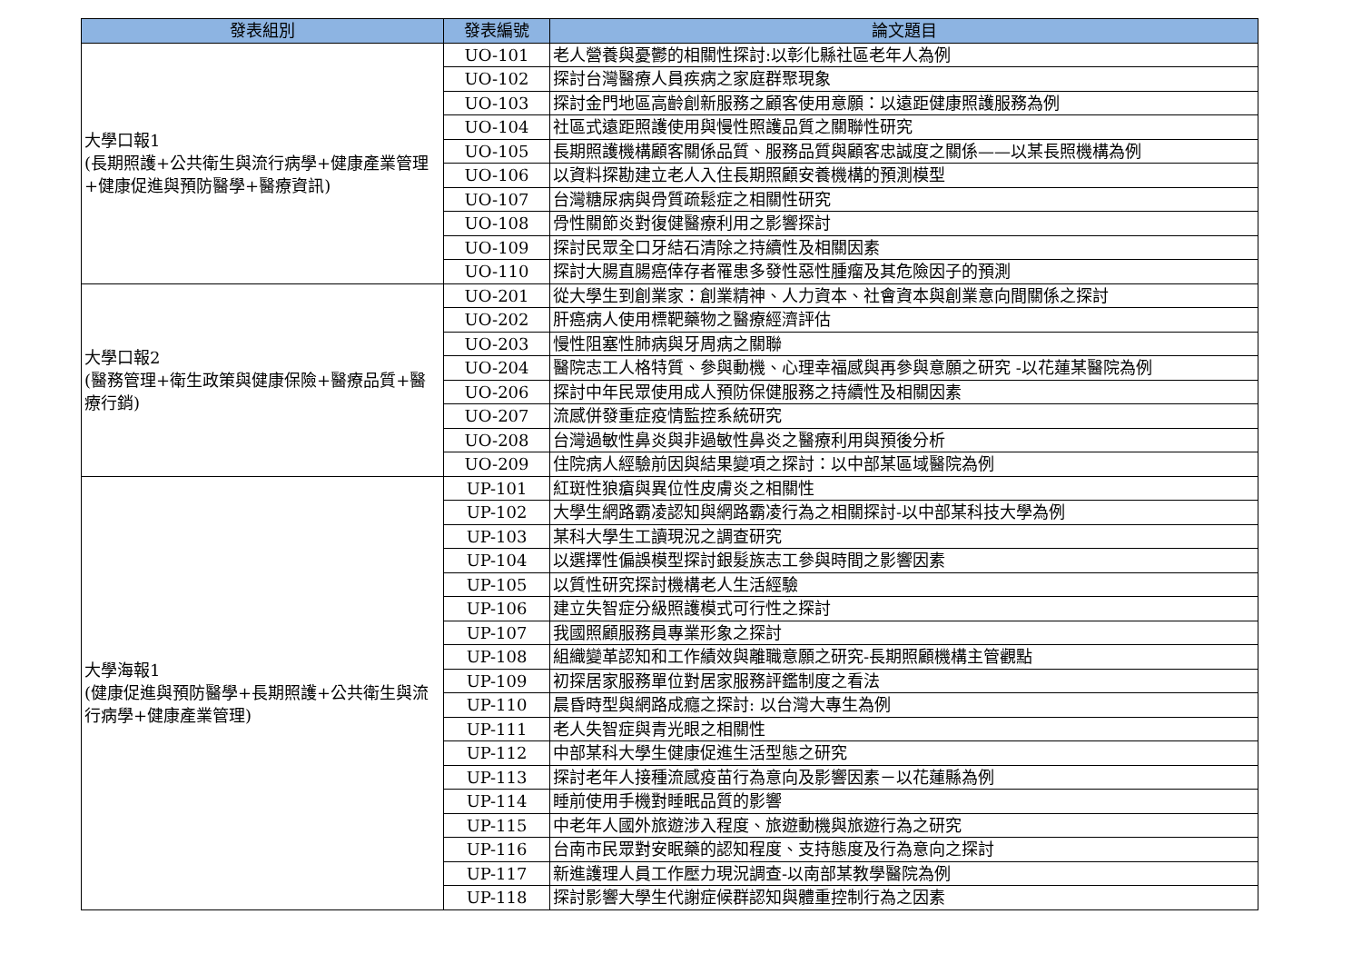| 發表組別 | 發表編號 | 論文題目 |
| --- | --- | --- |
| 大學口報1 (長期照護+公共衛生與流行病學+健康產業管理+健康促進與預防醫學+醫療資訊) | UO-101 | 老人營養與憂鬱的相關性探討:以彰化縣社區老年人為例 |
| | UO-102 | 探討台灣醫療人員疾病之家庭群聚現象 |
| | UO-103 | 探討金門地區高齡創新服務之顧客使用意願：以遠距健康照護服務為例 |
| | UO-104 | 社區式遠距照護使用與慢性照護品質之關聯性研究 |
| | UO-105 | 長期照護機構顧客關係品質、服務品質與顧客忠誠度之關係——以某長照機構為例 |
| | UO-106 | 以資料探勘建立老人入住長期照顧安養機構的預測模型 |
| | UO-107 | 台灣糖尿病與骨質疏鬆症之相關性研究 |
| | UO-108 | 骨性關節炎對復健醫療利用之影響探討 |
| | UO-109 | 探討民眾全口牙結石清除之持續性及相關因素 |
| | UO-110 | 探討大腸直腸癌倖存者罹患多發性惡性腫瘤及其危險因子的預測 |
| 大學口報2 (醫務管理+衛生政策與健康保險+醫療品質+醫療行銷) | UO-201 | 從大學生到創業家：創業精神、人力資本、社會資本與創業意向間關係之探討 |
| | UO-202 | 肝癌病人使用標靶藥物之醫療經濟評估 |
| | UO-203 | 慢性阻塞性肺病與牙周病之關聯 |
| | UO-204 | 醫院志工人格特質、參與動機、心理幸福感與再參與意願之研究 -以花蓮某醫院為例 |
| | UO-206 | 探討中年民眾使用成人預防保健服務之持續性及相關因素 |
| | UO-207 | 流感併發重症疫情監控系統研究 |
| | UO-208 | 台灣過敏性鼻炎與非過敏性鼻炎之醫療利用與預後分析 |
| | UO-209 | 住院病人經驗前因與結果變項之探討：以中部某區域醫院為例 |
| 大學海報1 (健康促進與預防醫學+長期照護+公共衛生與流行病學+健康產業管理) | UP-101 | 紅斑性狼瘡與異位性皮膚炎之相關性 |
| | UP-102 | 大學生網路霸凌認知與網路霸凌行為之相關探討-以中部某科技大學為例 |
| | UP-103 | 某科大學生工讀現況之調查研究 |
| | UP-104 | 以選擇性偏誤模型探討銀髮族志工參與時間之影響因素 |
| | UP-105 | 以質性研究探討機構老人生活經驗 |
| | UP-106 | 建立失智症分級照護模式可行性之探討 |
| | UP-107 | 我國照顧服務員專業形象之探討 |
| | UP-108 | 組織變革認知和工作績效與離職意願之研究-長期照顧機構主管觀點 |
| | UP-109 | 初探居家服務單位對居家服務評鑑制度之看法 |
| | UP-110 | 晨昏時型與網路成癮之探討: 以台灣大專生為例 |
| | UP-111 | 老人失智症與青光眼之相關性 |
| | UP-112 | 中部某科大學生健康促進生活型態之研究 |
| | UP-113 | 探討老年人接種流感疫苗行為意向及影響因素－以花蓮縣為例 |
| | UP-114 | 睡前使用手機對睡眠品質的影響 |
| | UP-115 | 中老年人國外旅遊涉入程度、旅遊動機與旅遊行為之研究 |
| | UP-116 | 台南市民眾對安眠藥的認知程度、支持態度及行為意向之探討 |
| | UP-117 | 新進護理人員工作壓力現況調查-以南部某教學醫院為例 |
| | UP-118 | 探討影響大學生代謝症候群認知與體重控制行為之因素 |